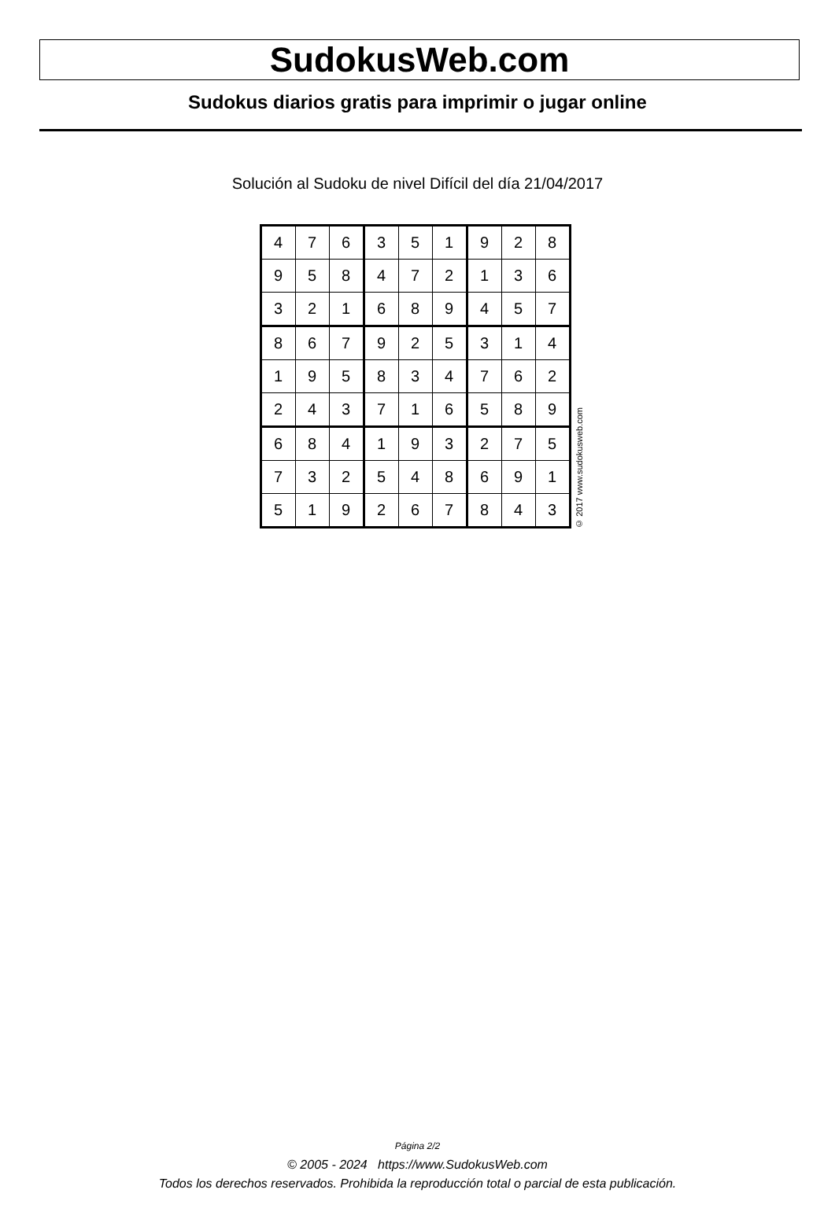SudokusWeb.com
Sudokus diarios gratis para imprimir o jugar online
Solución al Sudoku de nivel Difícil del día 21/04/2017
| 4 | 7 | 6 | 3 | 5 | 1 | 9 | 2 | 8 |
| 9 | 5 | 8 | 4 | 7 | 2 | 1 | 3 | 6 |
| 3 | 2 | 1 | 6 | 8 | 9 | 4 | 5 | 7 |
| 8 | 6 | 7 | 9 | 2 | 5 | 3 | 1 | 4 |
| 1 | 9 | 5 | 8 | 3 | 4 | 7 | 6 | 2 |
| 2 | 4 | 3 | 7 | 1 | 6 | 5 | 8 | 9 |
| 6 | 8 | 4 | 1 | 9 | 3 | 2 | 7 | 5 |
| 7 | 3 | 2 | 5 | 4 | 8 | 6 | 9 | 1 |
| 5 | 1 | 9 | 2 | 6 | 7 | 8 | 4 | 3 |
© 2017 www.sudokusweb.com
Página 2/2
© 2005 - 2024 https://www.SudokusWeb.com
Todos los derechos reservados. Prohibida la reproducción total o parcial de esta publicación.